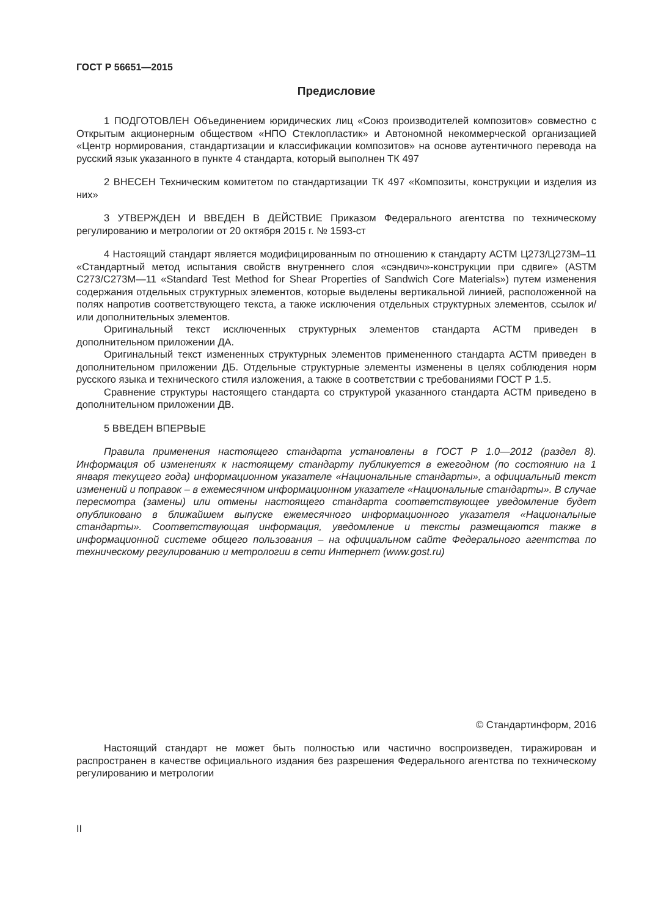ГОСТ Р 56651—2015
Предисловие
1 ПОДГОТОВЛЕН Объединением юридических лиц «Союз производителей композитов» совместно с Открытым акционерным обществом «НПО Стеклопластик» и Автономной некоммерческой организацией «Центр нормирования, стандартизации и классификации композитов» на основе аутентичного перевода на русский язык указанного в пункте 4 стандарта, который выполнен ТК 497
2 ВНЕСЕН Техническим комитетом по стандартизации ТК 497 «Композиты, конструкции и изделия из них»
3 УТВЕРЖДЕН И ВВЕДЕН В ДЕЙСТВИЕ Приказом Федерального агентства по техническому регулированию и метрологии от 20 октября 2015 г. № 1593-ст
4 Настоящий стандарт является модифицированным по отношению к стандарту АСТМ Ц273/Ц273М–11 «Стандартный метод испытания свойств внутреннего слоя «сэндвич»-конструкции при сдвиге» (ASTM C273/C273M—11 «Standard Test Method for Shear Properties of Sandwich Core Materials») путем изменения содержания отдельных структурных элементов, которые выделены вертикальной линией, расположенной на полях напротив соответствующего текста, а также исключения отдельных структурных элементов, ссылок и/или дополнительных элементов.
Оригинальный текст исключенных структурных элементов стандарта АСТМ приведен в дополнительном приложении ДА.
Оригинальный текст измененных структурных элементов примененного стандарта АСТМ приведен в дополнительном приложении ДБ. Отдельные структурные элементы изменены в целях соблюдения норм русского языка и технического стиля изложения, а также в соответствии с требованиями ГОСТ Р 1.5.
Сравнение структуры настоящего стандарта со структурой указанного стандарта АСТМ приведено в дополнительном приложении ДВ.
5 ВВЕДЕН ВПЕРВЫЕ
Правила применения настоящего стандарта установлены в ГОСТ Р 1.0—2012 (раздел 8). Информация об изменениях к настоящему стандарту публикуется в ежегодном (по состоянию на 1 января текущего года) информационном указателе «Национальные стандарты», а официальный текст изменений и поправок – в ежемесячном информационном указателе «Национальные стандарты». В случае пересмотра (замены) или отмены настоящего стандарта соответствующее уведомление будет опубликовано в ближайшем выпуске ежемесячного информационного указателя «Национальные стандарты». Соответствующая информация, уведомление и тексты размещаются также в информационной системе общего пользования – на официальном сайте Федерального агентства по техническому регулированию и метрологии в сети Интернет (www.gost.ru)
© Стандартинформ, 2016
Настоящий стандарт не может быть полностью или частично воспроизведен, тиражирован и распространен в качестве официального издания без разрешения Федерального агентства по техническому регулированию и метрологии
II